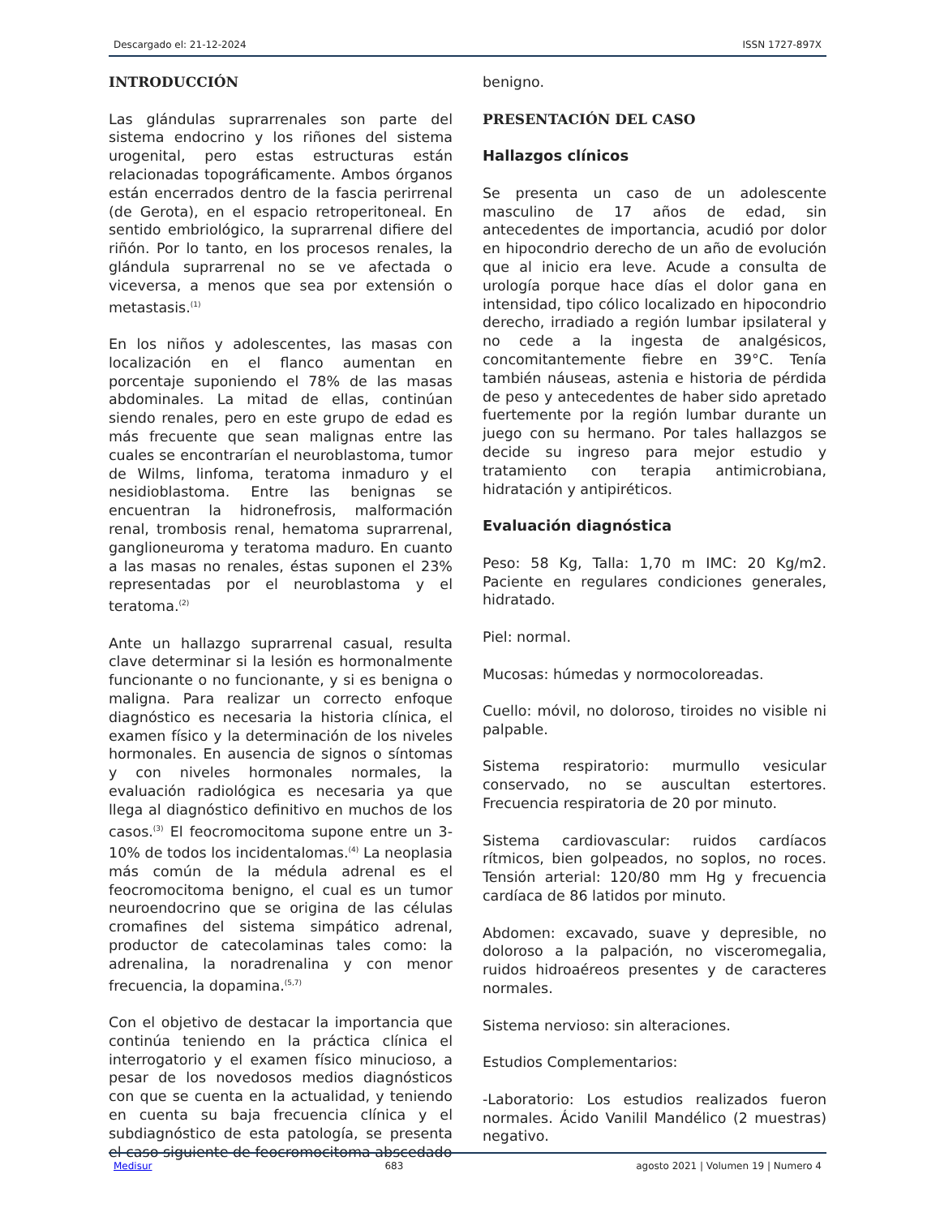Descargado el: 21-12-2024 ISSN 1727-897X
INTRODUCCIÓN
Las glándulas suprarrenales son parte del sistema endocrino y los riñones del sistema urogenital, pero estas estructuras están relacionadas topográficamente. Ambos órganos están encerrados dentro de la fascia perirrenal (de Gerota), en el espacio retroperitoneal. En sentido embriológico, la suprarrenal difiere del riñón. Por lo tanto, en los procesos renales, la glándula suprarrenal no se ve afectada o viceversa, a menos que sea por extensión o metastasis.<sup>(1)</sup>
En los niños y adolescentes, las masas con localización en el flanco aumentan en porcentaje suponiendo el 78% de las masas abdominales. La mitad de ellas, continúan siendo renales, pero en este grupo de edad es más frecuente que sean malignas entre las cuales se encontrarían el neuroblastoma, tumor de Wilms, linfoma, teratoma inmaduro y el nesidioblastoma. Entre las benignas se encuentran la hidronefrosis, malformación renal, trombosis renal, hematoma suprarrenal, ganglioneuroma y teratoma maduro. En cuanto a las masas no renales, éstas suponen el 23% representadas por el neuroblastoma y el teratoma.<sup>(2)</sup>
Ante un hallazgo suprarrenal casual, resulta clave determinar si la lesión es hormonalmente funcionante o no funcionante, y si es benigna o maligna. Para realizar un correcto enfoque diagnóstico es necesaria la historia clínica, el examen físico y la determinación de los niveles hormonales. En ausencia de signos o síntomas y con niveles hormonales normales, la evaluación radiológica es necesaria ya que llega al diagnóstico definitivo en muchos de los casos.<sup>(3)</sup> El feocromocitoma supone entre un 3-10% de todos los incidentalomas.<sup>(4)</sup> La neoplasia más común de la médula adrenal es el feocromocitoma benigno, el cual es un tumor neuroendocrino que se origina de las células cromafines del sistema simpático adrenal, productor de catecolaminas tales como: la adrenalina, la noradrenalina y con menor frecuencia, la dopamina.<sup>(5,7)</sup>
Con el objetivo de destacar la importancia que continúa teniendo en la práctica clínica el interrogatorio y el examen físico minucioso, a pesar de los novedosos medios diagnósticos con que se cuenta en la actualidad, y teniendo en cuenta su baja frecuencia clínica y el subdiagnóstico de esta patología, se presenta el caso siguiente de feocromocitoma abscedado
benigno.
PRESENTACIÓN DEL CASO
Hallazgos clínicos
Se presenta un caso de un adolescente masculino de 17 años de edad, sin antecedentes de importancia, acudió por dolor en hipocondrio derecho de un año de evolución que al inicio era leve. Acude a consulta de urología porque hace días el dolor gana en intensidad, tipo cólico localizado en hipocondrio derecho, irradiado a región lumbar ipsilateral y no cede a la ingesta de analgésicos, concomitantemente fiebre en 39°C. Tenía también náuseas, astenia e historia de pérdida de peso y antecedentes de haber sido apretado fuertemente por la región lumbar durante un juego con su hermano. Por tales hallazgos se decide su ingreso para mejor estudio y tratamiento con terapia antimicrobiana, hidratación y antipiréticos.
Evaluación diagnóstica
Peso: 58 Kg, Talla: 1,70 m IMC: 20 Kg/m2. Paciente en regulares condiciones generales, hidratado.
Piel: normal.
Mucosas: húmedas y normocoloreadas.
Cuello: móvil, no doloroso, tiroides no visible ni palpable.
Sistema respiratorio: murmullo vesicular conservado, no se auscultan estertores. Frecuencia respiratoria de 20 por minuto.
Sistema cardiovascular: ruidos cardíacos rítmicos, bien golpeados, no soplos, no roces. Tensión arterial: 120/80 mm Hg y frecuencia cardíaca de 86 latidos por minuto.
Abdomen: excavado, suave y depresible, no doloroso a la palpación, no visceromegalia, ruidos hidroaéreos presentes y de caracteres normales.
Sistema nervioso: sin alteraciones.
Estudios Complementarios:
-Laboratorio: Los estudios realizados fueron normales. Ácido Vanilil Mandélico (2 muestras) negativo.
Medisur 683 agosto 2021 | Volumen 19 | Numero 4